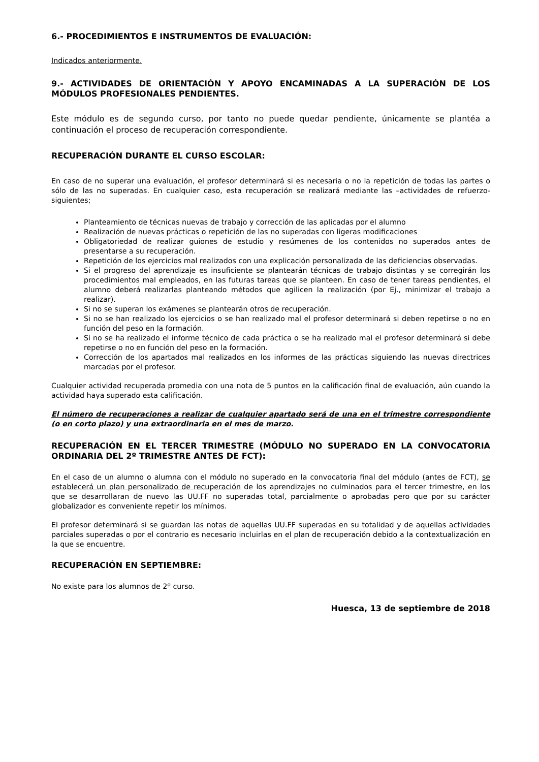6.- PROCEDIMIENTOS E INSTRUMENTOS DE EVALUACIÓN:
Indicados anteriormente.
9.- ACTIVIDADES DE ORIENTACIÓN Y APOYO ENCAMINADAS A LA SUPERACIÓN DE LOS MÓDULOS PROFESIONALES PENDIENTES.
Este módulo es de segundo curso, por tanto no puede quedar pendiente, únicamente se plantéa a continuación el proceso de recuperación correspondiente.
RECUPERACIÓN DURANTE EL CURSO ESCOLAR:
En caso de no superar una evaluación, el profesor determinará si es necesaria o no la repetición de todas las partes o sólo de las no superadas. En cualquier caso, esta recuperación se realizará mediante las –actividades de refuerzo- siguientes;
Planteamiento de técnicas nuevas de trabajo y corrección de las aplicadas por el alumno
Realización de nuevas prácticas o repetición de las no superadas con ligeras modificaciones
Obligatoriedad de realizar guiones de estudio y resúmenes de los contenidos no superados antes de presentarse a su recuperación.
Repetición de los ejercicios mal realizados con una explicación personalizada de las deficiencias observadas.
Si el progreso del aprendizaje es insuficiente se plantearán técnicas de trabajo distintas y se corregirán los procedimientos mal empleados, en las futuras tareas que se planteen. En caso de tener tareas pendientes, el alumno deberá realizarlas planteando métodos que agilicen la realización (por Ej., minimizar el trabajo a realizar).
Si no se superan los exámenes se plantearán otros de recuperación.
Si no se han realizado los ejercicios o se han realizado mal el profesor determinará si deben repetirse o no en función del peso en la formación.
Si no se ha realizado el informe técnico de cada práctica o se ha realizado mal el profesor determinará si debe repetirse o no en función del peso en la formación.
Corrección de los apartados mal realizados en los informes de las prácticas siguiendo las nuevas directrices marcadas por el profesor.
Cualquier actividad recuperada promedia con una nota de 5 puntos en la calificación final de evaluación, aún cuando la actividad haya superado esta calificación.
El número de recuperaciones a realizar de cualquier apartado será de una en el trimestre correspondiente (o en corto plazo) y una extraordinaria en el mes de marzo.
RECUPERACIÓN EN EL TERCER TRIMESTRE (MÓDULO NO SUPERADO EN LA CONVOCATORIA ORDINARIA DEL 2º TRIMESTRE ANTES DE FCT):
En el caso de un alumno o alumna con el módulo no superado en la convocatoria final del módulo (antes de FCT), se establecerá un plan personalizado de recuperación de los aprendizajes no culminados para el tercer trimestre, en los que se desarrollaran de nuevo las UU.FF no superadas total, parcialmente o aprobadas pero que por su carácter globalizador es conveniente repetir los mínimos.
El profesor determinará si se guardan las notas de aquellas UU.FF superadas en su totalidad y de aquellas actividades parciales superadas o por el contrario es necesario incluirlas en el plan de recuperación debido a la contextualización en la que se encuentre.
RECUPERACIÓN EN SEPTIEMBRE:
No existe para los alumnos de 2º curso.
Huesca, 13 de septiembre de 2018